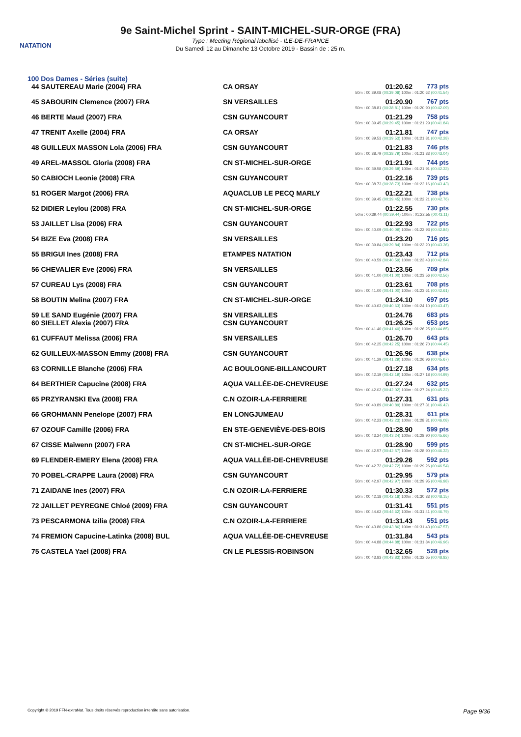NATATION
9e Saint-Michel Sprint - SAINT-MICHEL-SUR-ORGE (FRA)
Type : Meeting Régional labellisé - ILE-DE-FRANCE
Du Samedi 12 au Dimanche 13 Octobre 2019 - Bassin de : 25 m.
100 Dos Dames - Séries (suite)
| 44 SAUTEREAU Marie (2004) FRA | CA ORSAY | 01:20.62 | 773 pts |
| 50m : 00:39.08 (00:39.08) 100m : 01:20.62 (00:41.54) | | | |
| 45 SABOURIN Clemence (2007) FRA | SN VERSAILLES | 01:20.90 | 767 pts |
| 50m : 00:38.81 (00:38.81) 100m : 01:20.90 (00:42.09) | | | |
| 46 BERTE Maud (2007) FRA | CSN GUYANCOURT | 01:21.29 | 758 pts |
| 50m : 00:39.45 (00:39.45) 100m : 01:21.29 (00:41.84) | | | |
| 47 TRENIT Axelle (2004) FRA | CA ORSAY | 01:21.81 | 747 pts |
| 50m : 00:39.53 (00:39.53) 100m : 01:21.81 (00:42.28) | | | |
| 48 GUILLEUX MASSON Lola (2006) FRA | CSN GUYANCOURT | 01:21.83 | 746 pts |
| 50m : 00:38.79 (00:38.79) 100m : 01:21.83 (00:43.04) | | | |
| 49 AREL-MASSOL Gloria (2008) FRA | CN ST-MICHEL-SUR-ORGE | 01:21.91 | 744 pts |
| 50m : 00:39.58 (00:39.58) 100m : 01:21.91 (00:42.33) | | | |
| 50 CABIOCH Leonie (2008) FRA | CSN GUYANCOURT | 01:22.16 | 739 pts |
| 50m : 00:38.73 (00:38.73) 100m : 01:22.16 (00:43.43) | | | |
| 51 ROGER Margot (2006) FRA | AQUACLUB LE PECQ MARLY | 01:22.21 | 738 pts |
| 50m : 00:39.45 (00:39.45) 100m : 01:22.21 (00:42.76) | | | |
| 52 DIDIER Leylou (2008) FRA | CN ST-MICHEL-SUR-ORGE | 01:22.55 | 730 pts |
| 50m : 00:39.44 (00:39.44) 100m : 01:22.55 (00:43.11) | | | |
| 53 JAILLET Lisa (2006) FRA | CSN GUYANCOURT | 01:22.93 | 722 pts |
| 50m : 00:40.09 (00:40.09) 100m : 01:22.93 (00:42.84) | | | |
| 54 BIZE Eva (2008) FRA | SN VERSAILLES | 01:23.20 | 716 pts |
| 50m : 00:39.84 (00:39.84) 100m : 01:23.20 (00:43.36) | | | |
| 55 BRIGUI Ines (2008) FRA | ETAMPES NATATION | 01:23.43 | 712 pts |
| 50m : 00:40.59 (00:40.59) 100m : 01:23.43 (00:42.84) | | | |
| 56 CHEVALIER Eve (2006) FRA | SN VERSAILLES | 01:23.56 | 709 pts |
| 50m : 00:41.00 (00:41.00) 100m : 01:23.56 (00:42.56) | | | |
| 57 CUREAU Lys (2008) FRA | CSN GUYANCOURT | 01:23.61 | 708 pts |
| 50m : 00:41.00 (00:41.00) 100m : 01:23.61 (00:42.61) | | | |
| 58 BOUTIN Melina (2007) FRA | CN ST-MICHEL-SUR-ORGE | 01:24.10 | 697 pts |
| 50m : 00:40.63 (00:40.63) 100m : 01:24.10 (00:43.47) | | | |
| 59 LE SAND Eugénie (2007) FRA | SN VERSAILLES | 01:24.76 | 683 pts |
| 60 SIELLET Alexia (2007) FRA | CSN GUYANCOURT | 01:26.25 | 653 pts |
| 50m : 00:41.40 (00:41.40) 100m : 01:26.25 (00:44.85) | | | |
| 61 CUFFAUT Melissa (2006) FRA | SN VERSAILLES | 01:26.70 | 643 pts |
| 50m : 00:42.25 (00:42.25) 100m : 01:26.70 (00:44.45) | | | |
| 62 GUILLEUX-MASSON Emmy (2008) FRA | CSN GUYANCOURT | 01:26.96 | 638 pts |
| 50m : 00:41.29 (00:41.29) 100m : 01:26.96 (00:45.67) | | | |
| 63 CORNILLE Blanche (2006) FRA | AC BOULOGNE-BILLANCOURT | 01:27.18 | 634 pts |
| 50m : 00:42.19 (00:42.19) 100m : 01:27.18 (00:44.99) | | | |
| 64 BERTHIER Capucine (2008) FRA | AQUA VALLÉE-DE-CHEVREUSE | 01:27.24 | 632 pts |
| 50m : 00:42.02 (00:42.02) 100m : 01:27.24 (00:45.22) | | | |
| 65 PRZYRANSKI Eva (2008) FRA | C.N OZOIR-LA-FERRIERE | 01:27.31 | 631 pts |
| 50m : 00:40.89 (00:40.89) 100m : 01:27.31 (00:46.42) | | | |
| 66 GROHMANN Penelope (2007) FRA | EN LONGJUMEAU | 01:28.31 | 611 pts |
| 50m : 00:42.23 (00:42.23) 100m : 01:28.31 (00:46.08) | | | |
| 67 OZOUF Camille (2006) FRA | EN STE-GENEVIÈVE-DES-BOIS | 01:28.90 | 599 pts |
| 50m : 00:43.24 (00:43.24) 100m : 01:28.90 (00:45.66) | | | |
| 67 CISSE Maïwenn (2007) FRA | CN ST-MICHEL-SUR-ORGE | 01:28.90 | 599 pts |
| 50m : 00:42.57 (00:42.57) 100m : 01:28.90 (00:46.33) | | | |
| 69 FLENDER-EMERY Elena (2008) FRA | AQUA VALLÉE-DE-CHEVREUSE | 01:29.26 | 592 pts |
| 50m : 00:42.72 (00:42.72) 100m : 01:29.26 (00:46.54) | | | |
| 70 POBEL-CRAPPE Laura (2008) FRA | CSN GUYANCOURT | 01:29.95 | 579 pts |
| 50m : 00:42.97 (00:42.97) 100m : 01:29.95 (00:46.98) | | | |
| 71 ZAIDANE Ines (2007) FRA | C.N OZOIR-LA-FERRIERE | 01:30.33 | 572 pts |
| 50m : 00:42.18 (00:42.18) 100m : 01:30.33 (00:48.15) | | | |
| 72 JAILLET PEYREGNE Chloé (2009) FRA | CSN GUYANCOURT | 01:31.41 | 551 pts |
| 50m : 00:44.62 (00:44.62) 100m : 01:31.41 (00:46.79) | | | |
| 73 PESCARMONA Izilia (2008) FRA | C.N OZOIR-LA-FERRIERE | 01:31.43 | 551 pts |
| 50m : 00:43.86 (00:43.86) 100m : 01:31.43 (00:47.57) | | | |
| 74 FREMION Capucine-Latinka (2008) BUL | AQUA VALLÉE-DE-CHEVREUSE | 01:31.84 | 543 pts |
| 50m : 00:44.88 (00:44.88) 100m : 01:31.84 (00:46.96) | | | |
| 75 CASTELA Yael (2008) FRA | CN LE PLESSIS-ROBINSON | 01:32.65 | 528 pts |
| 50m : 00:43.83 (00:43.83) 100m : 01:32.65 (00:48.82) | | | |
Copyright © 2019 FFN-extraNat. Tous droits réservés reproduction interdite sans autorisation. Page 9/36